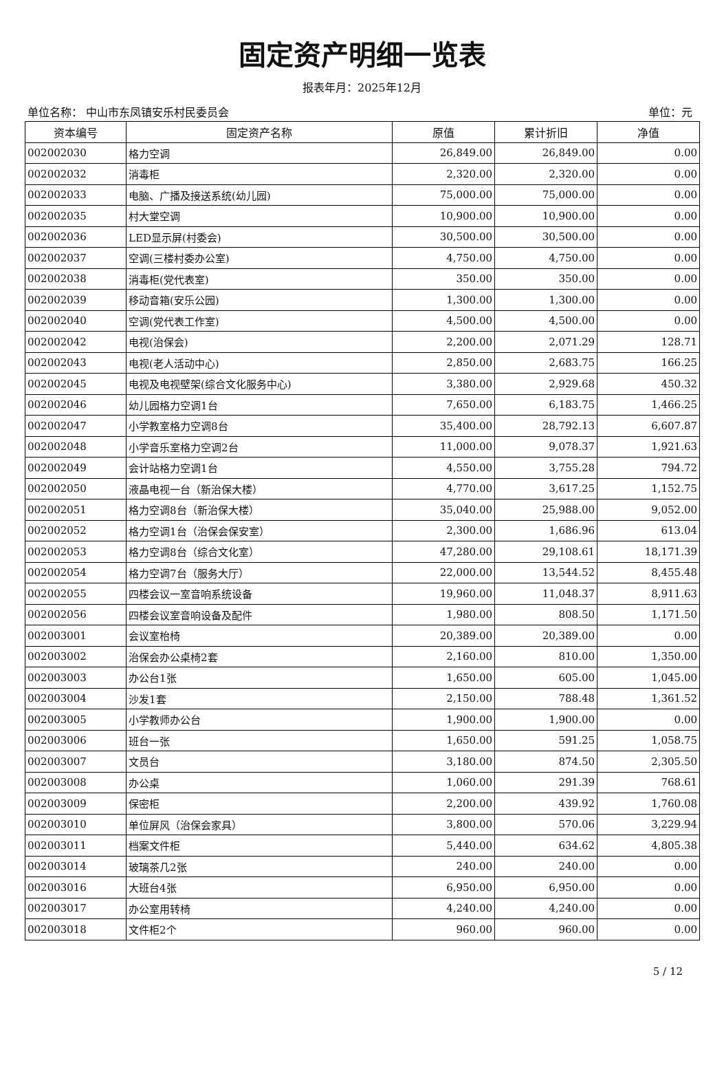固定资产明细一览表
报表年月：2025年12月
单位名称： 中山市东凤镇安乐村民委员会 单位：元
| 资本编号 | 固定资产名称 | 原值 | 累计折旧 | 净值 |
| --- | --- | --- | --- | --- |
| 002002030 | 格力空调 | 26,849.00 | 26,849.00 | 0.00 |
| 002002032 | 消毒柜 | 2,320.00 | 2,320.00 | 0.00 |
| 002002033 | 电脑、广播及接送系统(幼儿园) | 75,000.00 | 75,000.00 | 0.00 |
| 002002035 | 村大堂空调 | 10,900.00 | 10,900.00 | 0.00 |
| 002002036 | LED显示屏(村委会) | 30,500.00 | 30,500.00 | 0.00 |
| 002002037 | 空调(三楼村委办公室) | 4,750.00 | 4,750.00 | 0.00 |
| 002002038 | 消毒柜(党代表室) | 350.00 | 350.00 | 0.00 |
| 002002039 | 移动音箱(安乐公园) | 1,300.00 | 1,300.00 | 0.00 |
| 002002040 | 空调(党代表工作室) | 4,500.00 | 4,500.00 | 0.00 |
| 002002042 | 电视(治保会) | 2,200.00 | 2,071.29 | 128.71 |
| 002002043 | 电视(老人活动中心) | 2,850.00 | 2,683.75 | 166.25 |
| 002002045 | 电视及电视壁架(综合文化服务中心) | 3,380.00 | 2,929.68 | 450.32 |
| 002002046 | 幼儿园格力空调1台 | 7,650.00 | 6,183.75 | 1,466.25 |
| 002002047 | 小学教室格力空调8台 | 35,400.00 | 28,792.13 | 6,607.87 |
| 002002048 | 小学音乐室格力空调2台 | 11,000.00 | 9,078.37 | 1,921.63 |
| 002002049 | 会计站格力空调1台 | 4,550.00 | 3,755.28 | 794.72 |
| 002002050 | 液晶电视一台（新治保大楼） | 4,770.00 | 3,617.25 | 1,152.75 |
| 002002051 | 格力空调8台（新治保大楼） | 35,040.00 | 25,988.00 | 9,052.00 |
| 002002052 | 格力空调1台（治保会保安室） | 2,300.00 | 1,686.96 | 613.04 |
| 002002053 | 格力空调8台（综合文化室） | 47,280.00 | 29,108.61 | 18,171.39 |
| 002002054 | 格力空调7台（服务大厅） | 22,000.00 | 13,544.52 | 8,455.48 |
| 002002055 | 四楼会议一室音响系统设备 | 19,960.00 | 11,048.37 | 8,911.63 |
| 002002056 | 四楼会议室音响设备及配件 | 1,980.00 | 808.50 | 1,171.50 |
| 002003001 | 会议室枱椅 | 20,389.00 | 20,389.00 | 0.00 |
| 002003002 | 治保会办公桌椅2套 | 2,160.00 | 810.00 | 1,350.00 |
| 002003003 | 办公台1张 | 1,650.00 | 605.00 | 1,045.00 |
| 002003004 | 沙发1套 | 2,150.00 | 788.48 | 1,361.52 |
| 002003005 | 小学教师办公台 | 1,900.00 | 1,900.00 | 0.00 |
| 002003006 | 班台一张 | 1,650.00 | 591.25 | 1,058.75 |
| 002003007 | 文员台 | 3,180.00 | 874.50 | 2,305.50 |
| 002003008 | 办公桌 | 1,060.00 | 291.39 | 768.61 |
| 002003009 | 保密柜 | 2,200.00 | 439.92 | 1,760.08 |
| 002003010 | 单位屏风（治保会家具） | 3,800.00 | 570.06 | 3,229.94 |
| 002003011 | 档案文件柜 | 5,440.00 | 634.62 | 4,805.38 |
| 002003014 | 玻璃茶几2张 | 240.00 | 240.00 | 0.00 |
| 002003016 | 大班台4张 | 6,950.00 | 6,950.00 | 0.00 |
| 002003017 | 办公室用转椅 | 4,240.00 | 4,240.00 | 0.00 |
| 002003018 | 文件柜2个 | 960.00 | 960.00 | 0.00 |
5 / 12